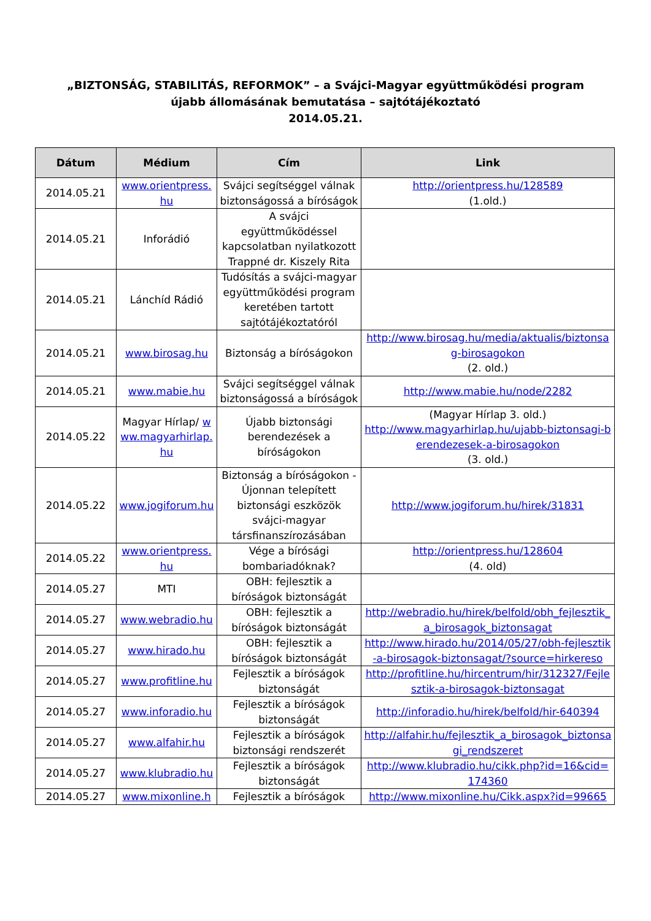„BIZTONSÁG, STABILITÁS, REFORMOK” – a Svájci-Magyar együttműködési program
újabb állomásának bemutatása – sajtótájékoztató
2014.05.21.
| Dátum | Médium | Cím | Link |
| --- | --- | --- | --- |
| 2014.05.21 | www.orientpress.hu | Svájci segítséggel válnak biztonságossá a bíróságok | http://orientpress.hu/128589 (1.old.) |
| 2014.05.21 | Inforádió | A svájci együttműködéssel kapcsolatban nyilatkozott Trappné dr. Kiszely Rita | |
| 2014.05.21 | Lánchíd Rádió | Tudósítás a svájci-magyar együttműködési program keretében tartott sajtótájékoztatóról | |
| 2014.05.21 | www.birosag.hu | Biztonság a bíróságokon | http://www.birosag.hu/media/aktualis/biztonsag-birosagokon (2. old.) |
| 2014.05.21 | www.mabie.hu | Svájci segítséggel válnak biztonságossá a bíróságok | http://www.mabie.hu/node/2282 |
| 2014.05.22 | Magyar Hírlap/ www.magyarhirlap.hu | Újabb biztonsági berendezések a bíróságokon | (Magyar Hírlap 3. old.) http://www.magyarhirlap.hu/ujabb-biztonsagi-berendezesek-a-birosagokon (3. old.) |
| 2014.05.22 | www.jogiforum.hu | Biztonság a bíróságokon - Újonnan telepített biztonsági eszközök svájci-magyar társfinanszírozásában | http://www.jogiforum.hu/hirek/31831 |
| 2014.05.22 | www.orientpress.hu | Vége a bírósági bombariadóknak? | http://orientpress.hu/128604 (4. old) |
| 2014.05.27 | MTI | OBH: fejlesztik a bíróságok biztonságát | |
| 2014.05.27 | www.webradio.hu | OBH: fejlesztik a bíróságok biztonságát | http://webradio.hu/hirek/belfold/obh_fejlesztik_a_birosagok_biztonsagat |
| 2014.05.27 | www.hirado.hu | OBH: fejlesztik a bíróságok biztonságát | http://www.hirado.hu/2014/05/27/obh-fejlesztik-a-birosagok-biztonsagat/?source=hirkereso |
| 2014.05.27 | www.profitline.hu | Fejlesztik a bíróságok biztonságát | http://profitline.hu/hircentrum/hir/312327/Fejlesztik-a-birosagok-biztonsagat |
| 2014.05.27 | www.inforadio.hu | Fejlesztik a bíróságok biztonságát | http://inforadio.hu/hirek/belfold/hir-640394 |
| 2014.05.27 | www.alfahir.hu | Fejlesztik a bíróságok biztonsági rendszerét | http://alfahir.hu/fejlesztik_a_birosagok_biztonsagi_rendszeret |
| 2014.05.27 | www.klubradio.hu | Fejlesztik a bíróságok biztonságát | http://www.klubradio.hu/cikk.php?id=16&cid=174360 |
| 2014.05.27 | www.mixonline.h | Fejlesztik a bíróságok | http://www.mixonline.hu/Cikk.aspx?id=99665 |